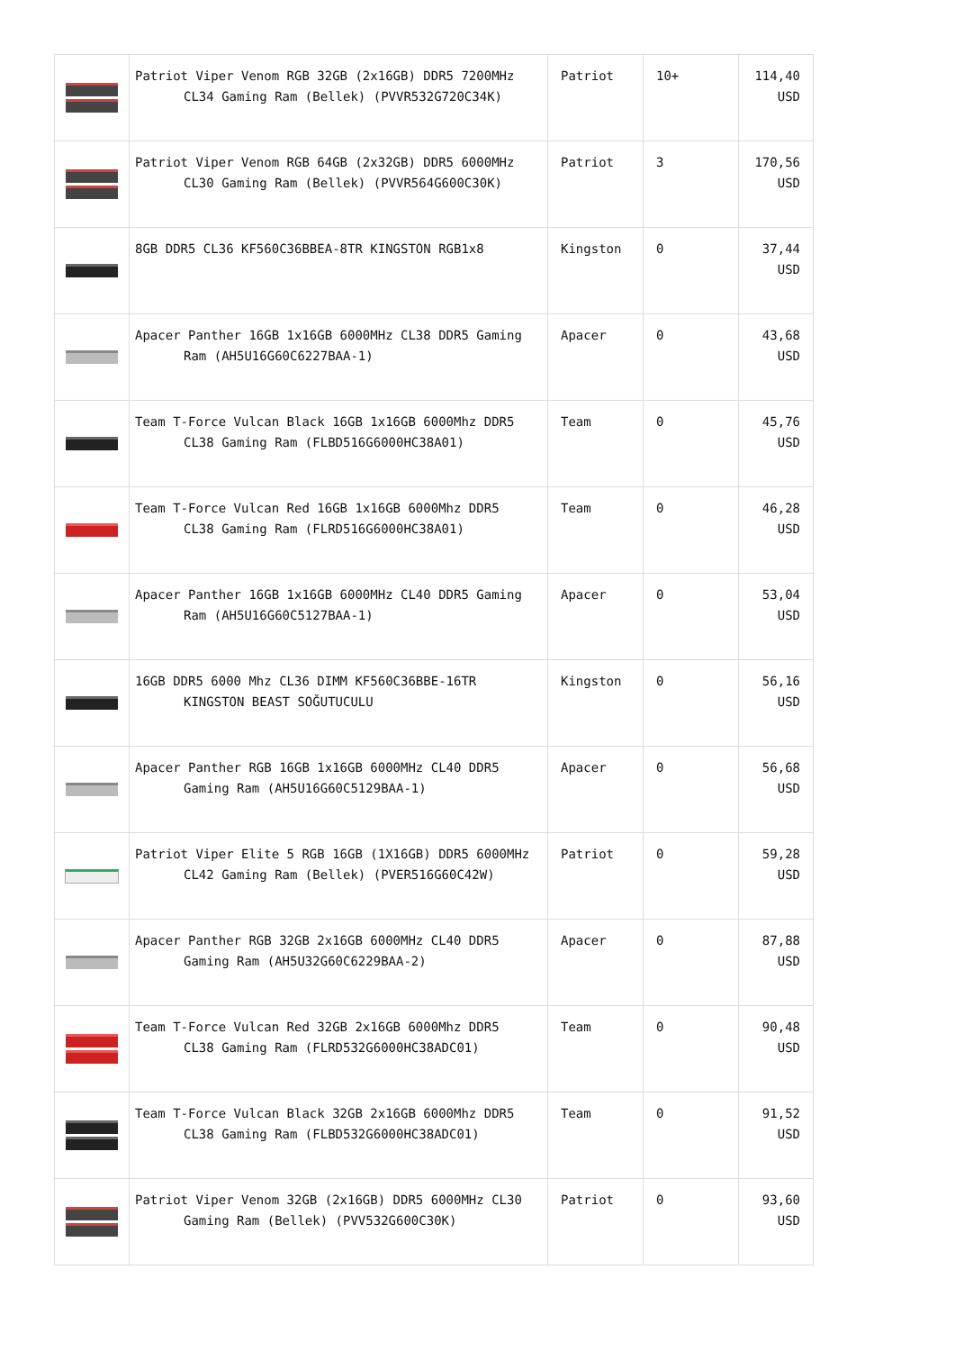| | Patriot Viper Venom RGB 32GB (2x16GB) DDR5 7200MHz CL34 Gaming Ram (Bellek) (PVVR532G720C34K) | Patriot | 10+ | 114,40 USD |
| | Patriot Viper Venom RGB 64GB (2x32GB) DDR5 6000MHz CL30 Gaming Ram (Bellek) (PVVR564G600C30K) | Patriot | 3 | 170,56 USD |
| | 8GB DDR5 CL36 KF560C36BBEA-8TR KINGSTON RGB1x8 | Kingston | 0 | 37,44 USD |
| | Apacer Panther 16GB 1x16GB 6000MHz CL38 DDR5 Gaming Ram (AH5U16G60C6227BAA-1) | Apacer | 0 | 43,68 USD |
| | Team T-Force Vulcan Black 16GB 1x16GB 6000Mhz DDR5 CL38 Gaming Ram (FLBD516G6000HC38A01) | Team | 0 | 45,76 USD |
| | Team T-Force Vulcan Red 16GB 1x16GB 6000Mhz DDR5 CL38 Gaming Ram (FLRD516G6000HC38A01) | Team | 0 | 46,28 USD |
| | Apacer Panther 16GB 1x16GB 6000MHz CL40 DDR5 Gaming Ram (AH5U16G60C5127BAA-1) | Apacer | 0 | 53,04 USD |
| | 16GB DDR5 6000 Mhz CL36 DIMM KF560C36BBE-16TR KINGSTON BEAST SOĞUTUCULU | Kingston | 0 | 56,16 USD |
| | Apacer Panther RGB 16GB 1x16GB 6000MHz CL40 DDR5 Gaming Ram (AH5U16G60C5129BAA-1) | Apacer | 0 | 56,68 USD |
| | Patriot Viper Elite 5 RGB 16GB (1X16GB) DDR5 6000MHz CL42 Gaming Ram (Bellek) (PVER516G60C42W) | Patriot | 0 | 59,28 USD |
| | Apacer Panther RGB 32GB 2x16GB 6000MHz CL40 DDR5 Gaming Ram (AH5U32G60C6229BAA-2) | Apacer | 0 | 87,88 USD |
| | Team T-Force Vulcan Red 32GB 2x16GB 6000Mhz DDR5 CL38 Gaming Ram (FLRD532G6000HC38ADC01) | Team | 0 | 90,48 USD |
| | Team T-Force Vulcan Black 32GB 2x16GB 6000Mhz DDR5 CL38 Gaming Ram (FLBD532G6000HC38ADC01) | Team | 0 | 91,52 USD |
| | Patriot Viper Venom 32GB (2x16GB) DDR5 6000MHz CL30 Gaming Ram (Bellek) (PVV532G600C30K) | Patriot | 0 | 93,60 USD |